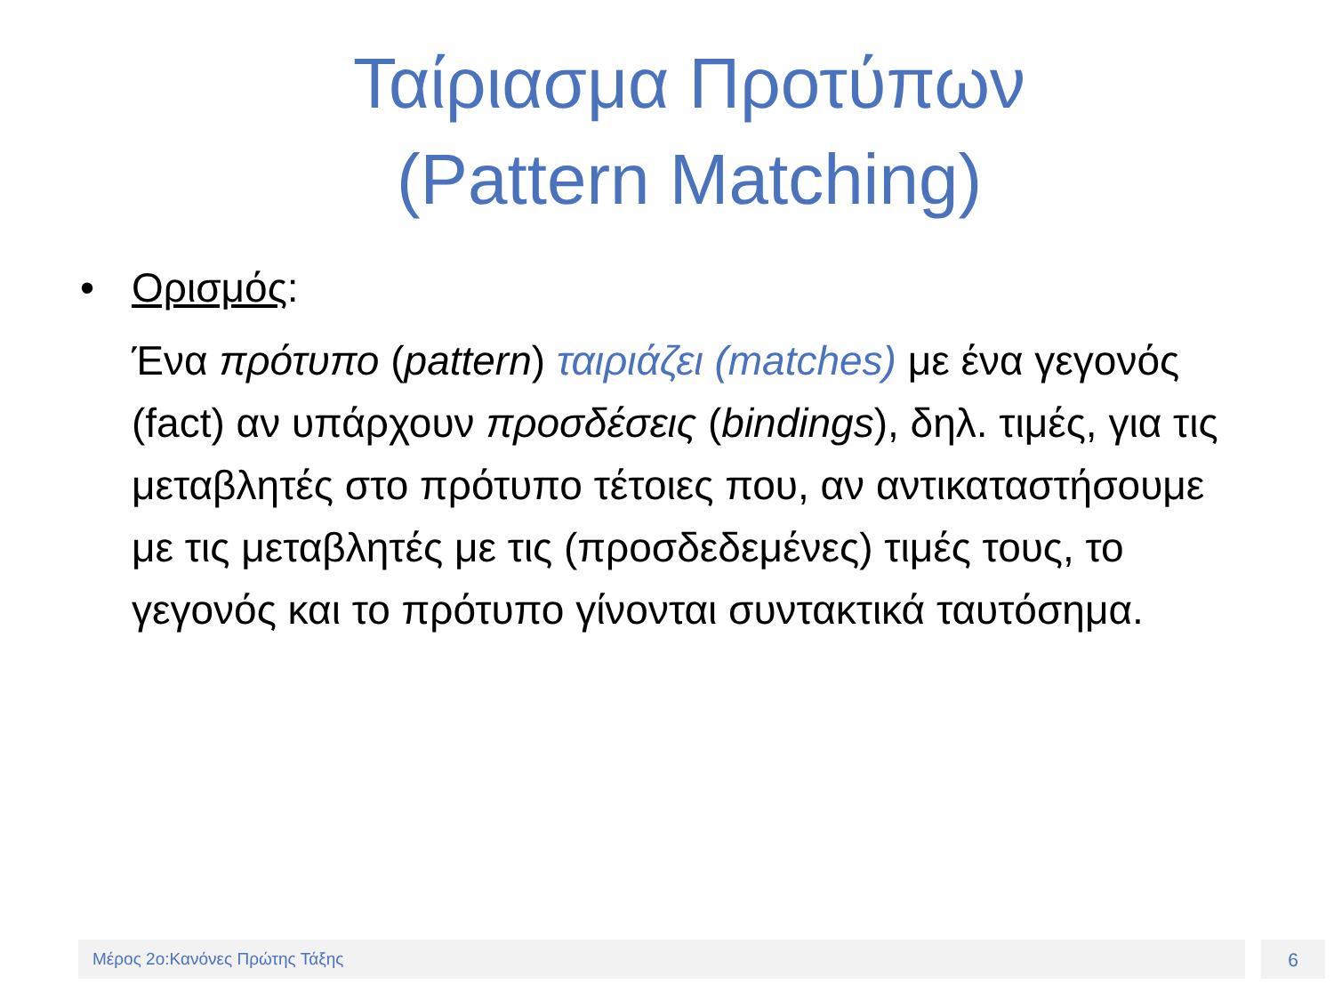Ταίριασμα Προτύπων
(Pattern Matching)
• Ορισμός:
Ένα πρότυπο (pattern) ταιριάζει (matches) με ένα γεγονός (fact) αν υπάρχουν προσδέσεις (bindings), δηλ. τιμές, για τις μεταβλητές στο πρότυπο τέτοιες που, αν αντικαταστήσουμε με τις μεταβλητές με τις (προσδεδεμένες) τιμές τους, το γεγονός και το πρότυπο γίνονται συντακτικά ταυτόσημα.
Μέρος 2ο:Κανόνες Πρώτης Τάξης 6